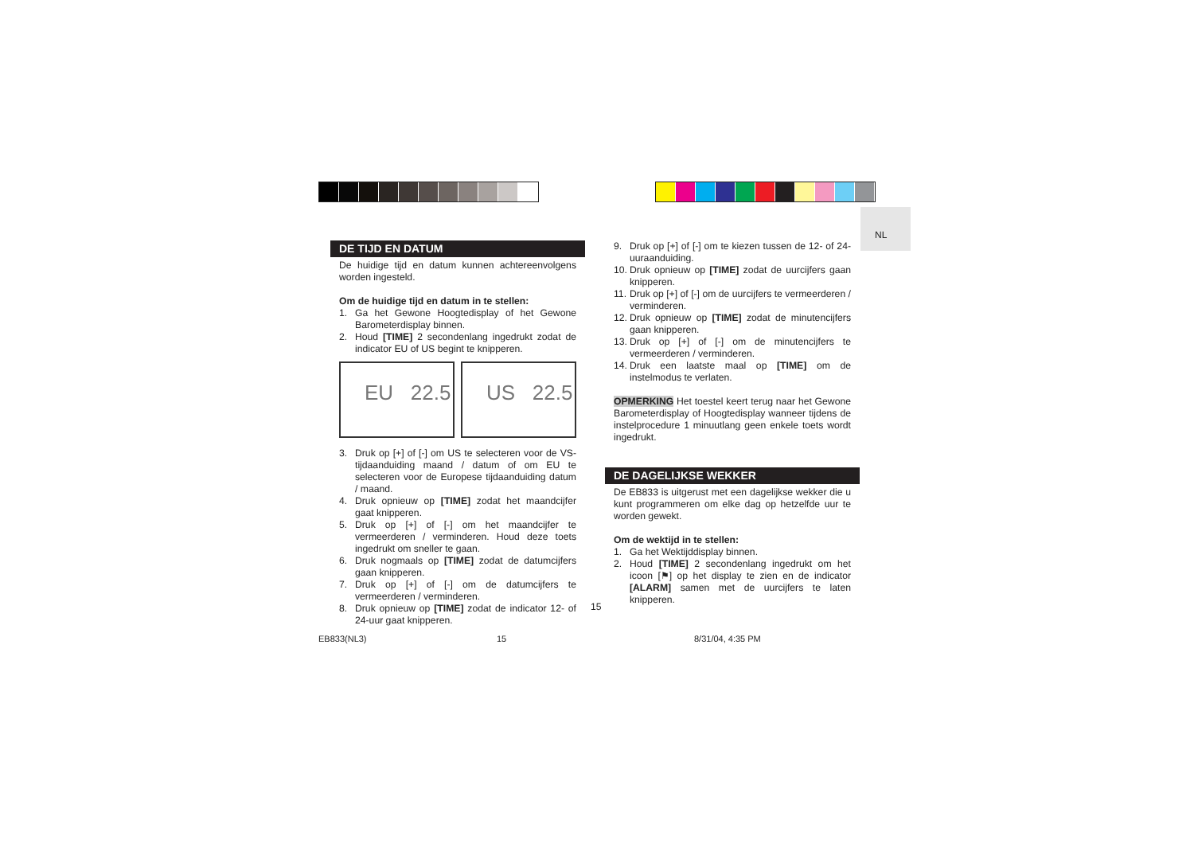NL
DE TIJD EN DATUM
De huidige tijd en datum kunnen achtereenvolgens worden ingesteld.
Om de huidige tijd en datum in te stellen:
1. Ga het Gewone Hoogtedisplay of het Gewone Barometerdisplay binnen.
2. Houd [TIME] 2 secondenlang ingedrukt zodat de indicator EU of US begint te knipperen.
EU 22.5 US 22.5
3. Druk op [+] of [-] om US te selecteren voor de VS-tijdaanduiding maand / datum of om EU te selecteren voor de Europese tijdaanduiding datum / maand.
4. Druk opnieuw op [TIME] zodat het maandcijfer gaat knipperen.
5. Druk op [+] of [-] om het maandcijfer te vermeerderen / verminderen. Houd deze toets ingedrukt om sneller te gaan.
6. Druk nogmaals op [TIME] zodat de datumcijfers gaan knipperen.
7. Druk op [+] of [-] om de datumcijfers te vermeerderen / verminderen.
8. Druk opnieuw op [TIME] zodat de indicator 12- of 24-uur gaat knipperen.
9. Druk op [+] of [-] om te kiezen tussen de 12- of 24-uuraanduiding.
10.
Druk opnieuw op [TIME] zodat de uurcijfers gaan knipperen.
11.
Druk op [+] of [-] om de uurcijfers te vermeerderen / verminderen.
12.
Druk opnieuw op [TIME] zodat de minutencijfers gaan knipperen.
13.
Druk op [+] of [-] om de minutencijfers te vermeerderen / verminderen.
14.
Druk een laatste maal op [TIME] om de instelmodus te verlaten.
OPMERKING Het toestel keert terug naar het Gewone Barometerdisplay of Hoogtedisplay wanneer tijdens de instelprocedure 1 minuutlang geen enkele toets wordt ingedrukt.
DE DAGELIJKSE WEKKER
De EB833 is uitgerust met een dagelijkse wekker die u kunt programmeren om elke dag op hetzelfde uur te worden gewekt.
Om de wektijd in te stellen:
1. Ga het Wektijddisplay binnen.
2. Houd [TIME] 2 secondenlang ingedrukt om het icoon [⚑] op het display te zien en de indicator [ALARM] samen met de uurcijfers te laten knipperen.
15
EB833(NL3) 15 8/31/04, 4:35 PM